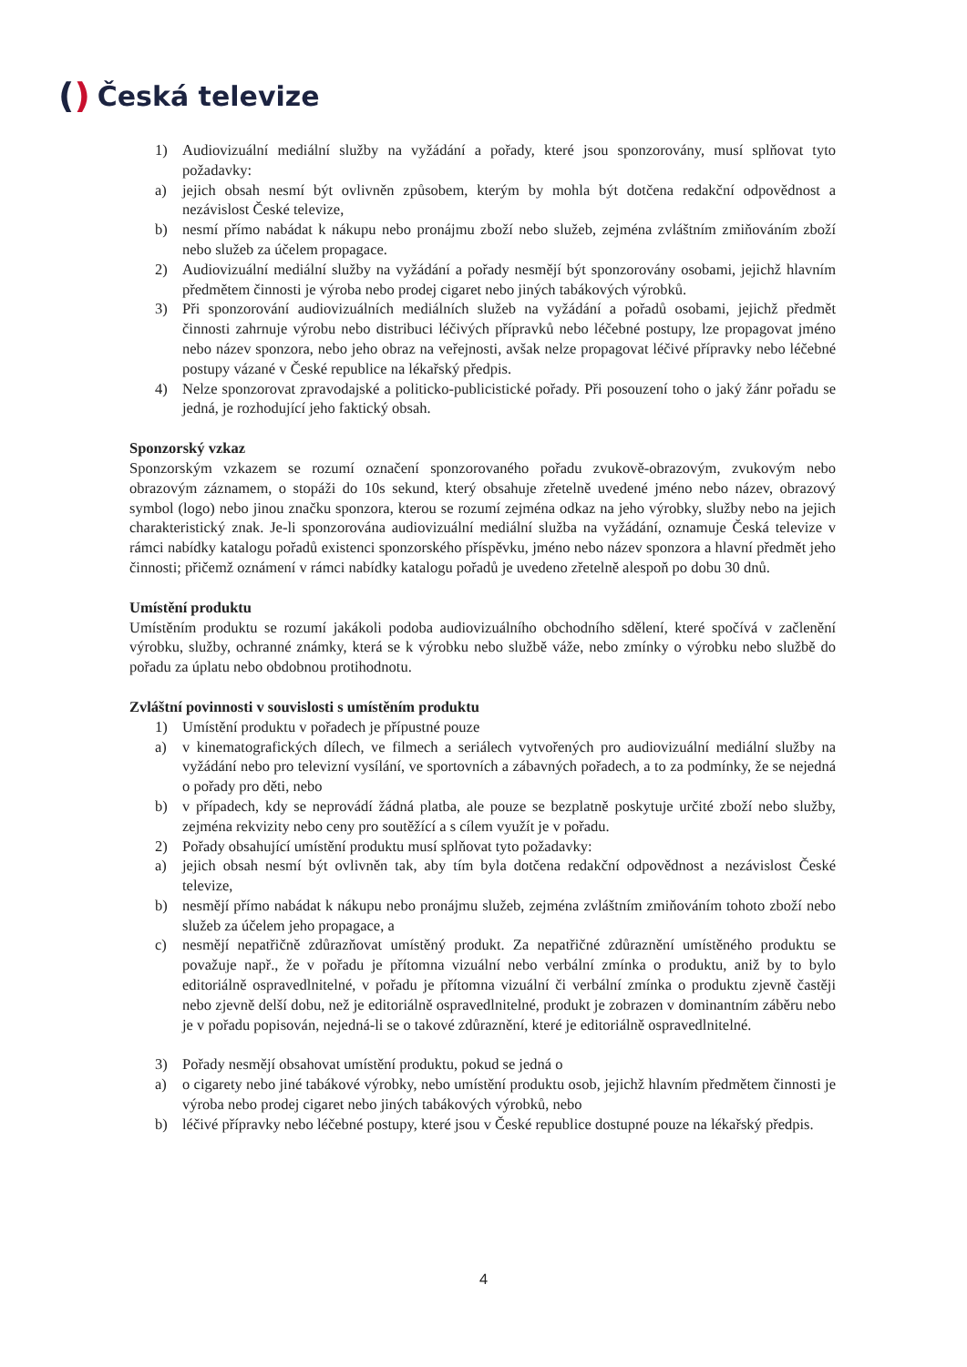()
Česká televize
1) Audiovizuální mediální služby na vyžádání a pořady, které jsou sponzorovány, musí splňovat tyto požadavky:
a) jejich obsah nesmí být ovlivněn způsobem, kterým by mohla být dotčena redakční odpovědnost a nezávislost České televize,
b) nesmí přímo nabádat k nákupu nebo pronájmu zboží nebo služeb, zejména zvláštním zmiňováním zboží nebo služeb za účelem propagace.
2) Audiovizuální mediální služby na vyžádání a pořady nesmějí být sponzorovány osobami, jejichž hlavním předmětem činnosti je výroba nebo prodej cigaret nebo jiných tabákových výrobků.
3) Při sponzorování audiovizuálních mediálních služeb na vyžádání a pořadů osobami, jejichž předmět činnosti zahrnuje výrobu nebo distribuci léčivých přípravků nebo léčebné postupy, lze propagovat jméno nebo název sponzora, nebo jeho obraz na veřejnosti, avšak nelze propagovat léčivé přípravky nebo léčebné postupy vázané v České republice na lékařský předpis.
4) Nelze sponzorovat zpravodajské a politicko-publicistické pořady. Při posouzení toho o jaký žánr pořadu se jedná, je rozhodující jeho faktický obsah.
Sponzorský vzkaz
Sponzorským vzkazem se rozumí označení sponzorovaného pořadu zvukově-obrazovým, zvukovým nebo obrazovým záznamem, o stopáži do 10s sekund, který obsahuje zřetelně uvedené jméno nebo název, obrazový symbol (logo) nebo jinou značku sponzora, kterou se rozumí zejména odkaz na jeho výrobky, služby nebo na jejich charakteristický znak. Je-li sponzorována audiovizuální mediální služba na vyžádání, oznamuje Česká televize v rámci nabídky katalogu pořadů existenci sponzorského příspěvku, jméno nebo název sponzora a hlavní předmět jeho činnosti; přičemž oznámení v rámci nabídky katalogu pořadů je uvedeno zřetelně alespoň po dobu 30 dnů.
Umístění produktu
Umístěním produktu se rozumí jakákoli podoba audiovizuálního obchodního sdělení, které spočívá v začlenění výrobku, služby, ochranné známky, která se k výrobku nebo službě váže, nebo zmínky o výrobku nebo službě do pořadu za úplatu nebo obdobnou protihodnotu.
Zvláštní povinnosti v souvislosti s umístěním produktu
1) Umístění produktu v pořadech je přípustné pouze
a) v kinematografických dílech, ve filmech a seriálech vytvořených pro audiovizuální mediální služby na vyžádání nebo pro televizní vysílání, ve sportovních a zábavných pořadech, a to za podmínky, že se nejedná o pořady pro děti, nebo
b) v případech, kdy se neprovádí žádná platba, ale pouze se bezplatně poskytuje určité zboží nebo služby, zejména rekvizity nebo ceny pro soutěžící a s cílem využít je v pořadu.
2) Pořady obsahující umístění produktu musí splňovat tyto požadavky:
a) jejich obsah nesmí být ovlivněn tak, aby tím byla dotčena redakční odpovědnost a nezávislost České televize,
b) nesmějí přímo nabádat k nákupu nebo pronájmu služeb, zejména zvláštním zmiňováním tohoto zboží nebo služeb za účelem jeho propagace, a
c) nesmějí nepatřičně zdůrazňovat umístěný produkt. Za nepatřičné zdůraznění umístěného produktu se považuje např., že v pořadu je přítomna vizuální nebo verbální zmínka o produktu, aniž by to bylo editoriálně ospravedlnitelné, v pořadu je přítomna vizuální či verbální zmínka o produktu zjevně častěji nebo zjevně delší dobu, než je editoriálně ospravedlnitelné, produkt je zobrazen v dominantním záběru nebo je v pořadu popisován, nejedná-li se o takové zdůraznění, které je editoriálně ospravedlnitelné.
3) Pořady nesmějí obsahovat umístění produktu, pokud se jedná o
a) o cigarety nebo jiné tabákové výrobky, nebo umístění produktu osob, jejichž hlavním předmětem činnosti je výroba nebo prodej cigaret nebo jiných tabákových výrobků, nebo
b) léčivé přípravky nebo léčebné postupy, které jsou v České republice dostupné pouze na lékařský předpis.
4